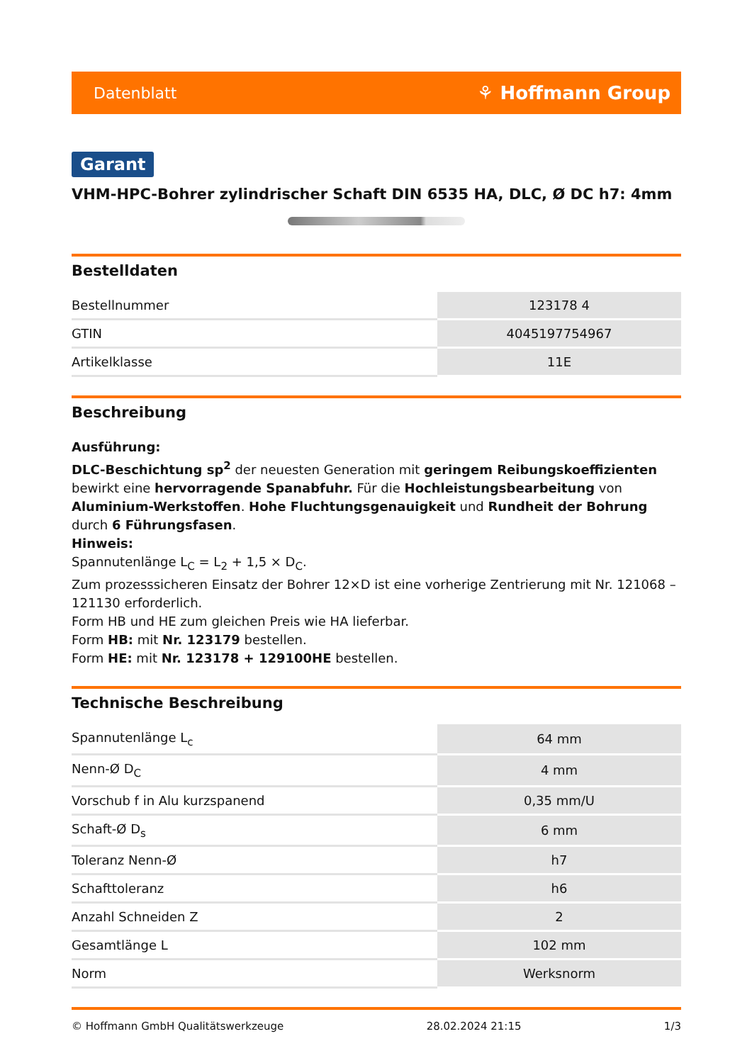Datenblatt ⚘ Hoffmann Group
Garant
VHM-HPC-Bohrer zylindrischer Schaft DIN 6535 HA, DLC, Ø DC h7: 4mm
Bestelldaten
| Bestellnummer | 123178 4 |
| GTIN | 4045197754967 |
| Artikelklasse | 11E |
Beschreibung
Ausführung:
DLC-Beschichtung sp<sup>2</sup> der neuesten Generation mit geringem Reibungskoeffizienten bewirkt eine hervorragende Spanabfuhr. Für die Hochleistungsbearbeitung von Aluminium-Werkstoffen. Hohe Fluchtungsgenauigkeit und Rundheit der Bohrung durch 6 Führungsfasen.
Hinweis:
Spannutenlänge L<sub>C</sub> = L<sub>2</sub> + 1,5 × D<sub>C</sub>.
Zum prozesssicheren Einsatz der Bohrer 12×D ist eine vorherige Zentrierung mit Nr. 121068 – 121130 erforderlich.
Form HB und HE zum gleichen Preis wie HA lieferbar.
Form HB: mit Nr. 123179 bestellen.
Form HE: mit Nr. 123178 + 129100HE bestellen.
Technische Beschreibung
| Spannutenlänge L<sub>c</sub> | 64 mm |
| Nenn-Ø D<sub>C</sub> | 4 mm |
| Vorschub f in Alu kurzspanend | 0,35 mm/U |
| Schaft-Ø D<sub>s</sub> | 6 mm |
| Toleranz Nenn-Ø | h7 |
| Schafttoleranz | h6 |
| Anzahl Schneiden Z | 2 |
| Gesamtlänge L | 102 mm |
| Norm | Werksnorm |
© Hoffmann GmbH Qualitätswerkzeuge 28.02.2024 21:15 1/3